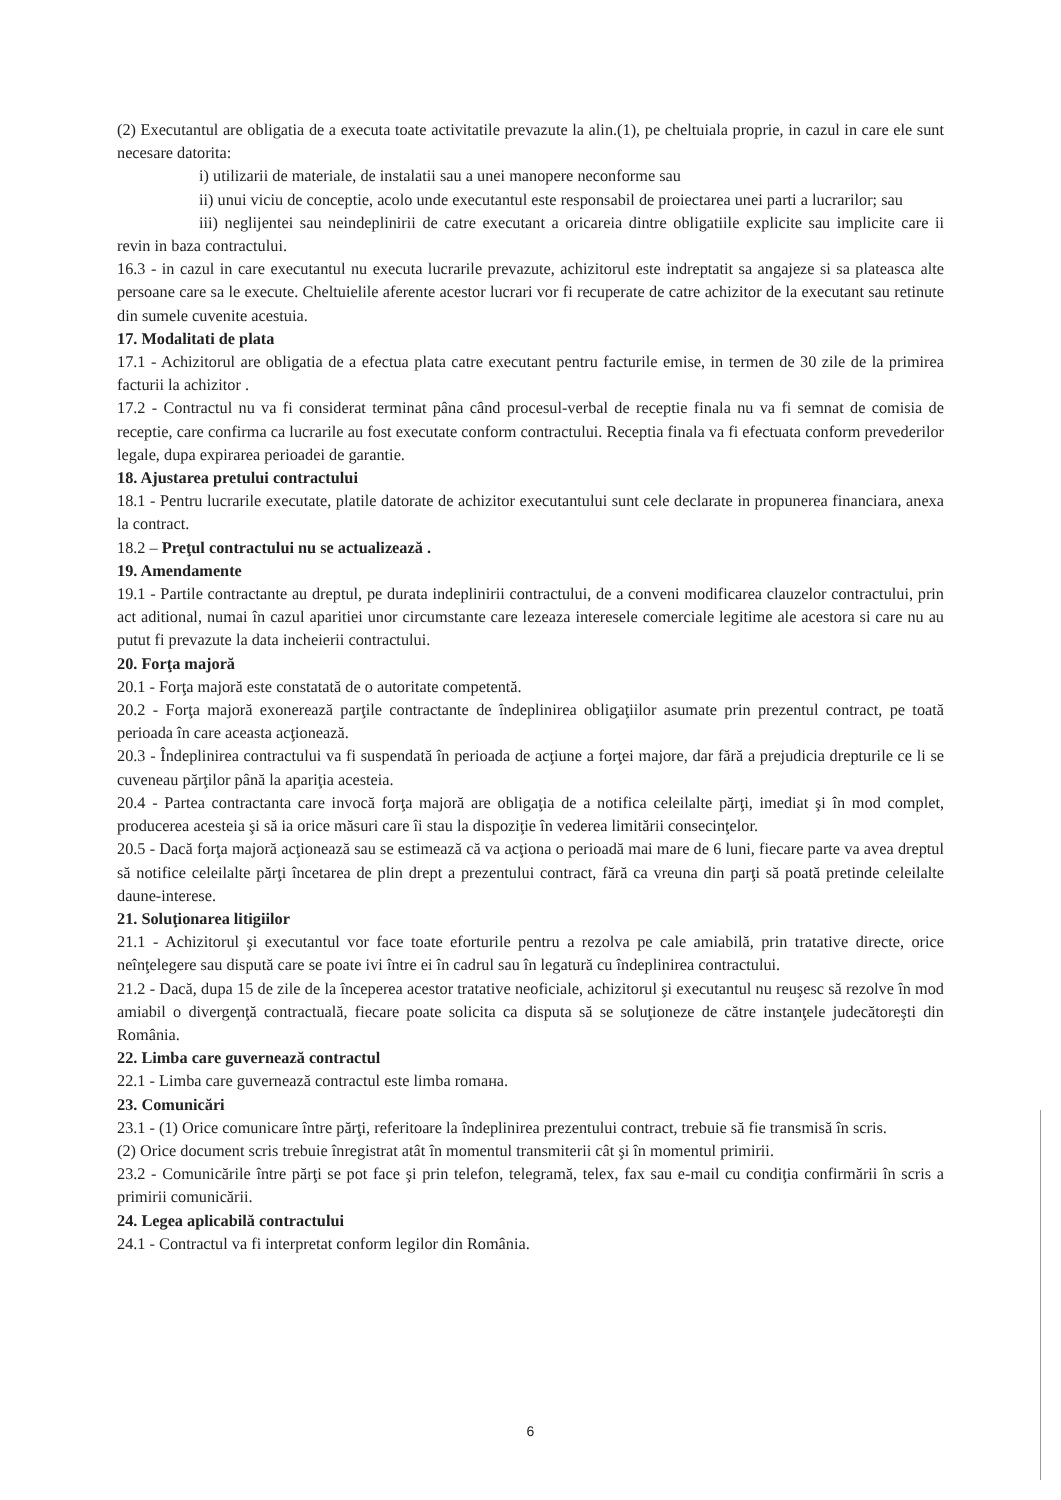(2) Executantul are obligatia de a executa toate activitatile prevazute la alin.(1), pe cheltuiala proprie, in cazul in care ele sunt necesare datorita:
i) utilizarii de materiale, de instalatii sau a unei manopere neconforme sau
ii) unui viciu de conceptie, acolo unde executantul este responsabil de proiectarea unei parti a lucrarilor; sau
iii) neglijentei sau neindeplinirii de catre executant a oricareia dintre obligatiile explicite sau implicite care ii revin in baza contractului.
16.3 - in cazul in care executantul nu executa lucrarile prevazute, achizitorul este indreptatit sa angajeze si sa plateasca alte persoane care sa le execute. Cheltuielile aferente acestor lucrari vor fi recuperate de catre achizitor de la executant sau retinute din sumele cuvenite acestuia.
17. Modalitati de plata
17.1 - Achizitorul are obligatia de a efectua plata catre executant pentru facturile emise, in termen de 30 zile de la primirea facturii la achizitor .
17.2 - Contractul nu va fi considerat terminat pâna când procesul-verbal de receptie finala nu va fi semnat de comisia de receptie, care confirma ca lucrarile au fost executate conform contractului. Receptia finala va fi efectuata conform prevederilor legale, dupa expirarea perioadei de garantie.
18. Ajustarea pretului contractului
18.1 - Pentru lucrarile executate, platile datorate de achizitor executantului sunt cele declarate in propunerea financiara, anexa la contract.
18.2 – Preţul contractului nu se actualizează .
19. Amendamente
19.1 - Partile contractante au dreptul, pe durata indeplinirii contractului, de a conveni modificarea clauzelor contractului, prin act aditional, numai în cazul aparitiei unor circumstante care lezeaza interesele comerciale legitime ale acestora si care nu au putut fi prevazute la data incheierii contractului.
20. Forţa majoră
20.1 - Forţa majoră este constatată de o autoritate competentă.
20.2 - Forţa majoră exonerează parţile contractante de îndeplinirea obligaţiilor asumate prin prezentul contract, pe toată perioada în care aceasta acţionează.
20.3 - Îndeplinirea contractului va fi suspendată în perioada de acţiune a forţei majore, dar fără a prejudicia drepturile ce li se cuveneau părţilor până la apariţia acesteia.
20.4 - Partea contractanta care invocă forţa majoră are obligaţia de a notifica celeilalte părţi, imediat şi în mod complet, producerea acesteia şi să ia orice măsuri care îi stau la dispoziţie în vederea limitării consecinţelor.
20.5 - Dacă forţa majoră acţionează sau se estimează că va acţiona o perioadă mai mare de 6 luni, fiecare parte va avea dreptul să notifice celeilalte părţi încetarea de plin drept a prezentului contract, fără ca vreuna din parţi să poată pretinde celeilalte daune-interese.
21. Soluţionarea litigiilor
21.1 - Achizitorul şi executantul vor face toate eforturile pentru a rezolva pe cale amiabilă, prin tratative directe, orice neînţelegere sau dispută care se poate ivi între ei în cadrul sau în legatură cu îndeplinirea contractului.
21.2 - Dacă, dupa 15 de zile de la începerea acestor tratative neoficiale, achizitorul şi executantul nu reuşesc să rezolve în mod amiabil o divergenţă contractuală, fiecare poate solicita ca disputa să se soluţioneze de către instanţele judecătoreşti din România.
22. Limba care guvernează contractul
22.1 - Limba care guvernează contractul este limba romана.
23. Comunicări
23.1 - (1) Orice comunicare între părţi, referitoare la îndeplinirea prezentului contract, trebuie să fie transmisă în scris.
(2) Orice document scris trebuie înregistrat atât în momentul transmiterii cât şi în momentul primirii.
23.2 - Comunicările între părţi se pot face şi prin telefon, telegramă, telex, fax sau e-mail cu condiţia confirmării în scris a primirii comunicării.
24. Legea aplicabilă contractului
24.1 - Contractul va fi interpretat conform legilor din România.
6